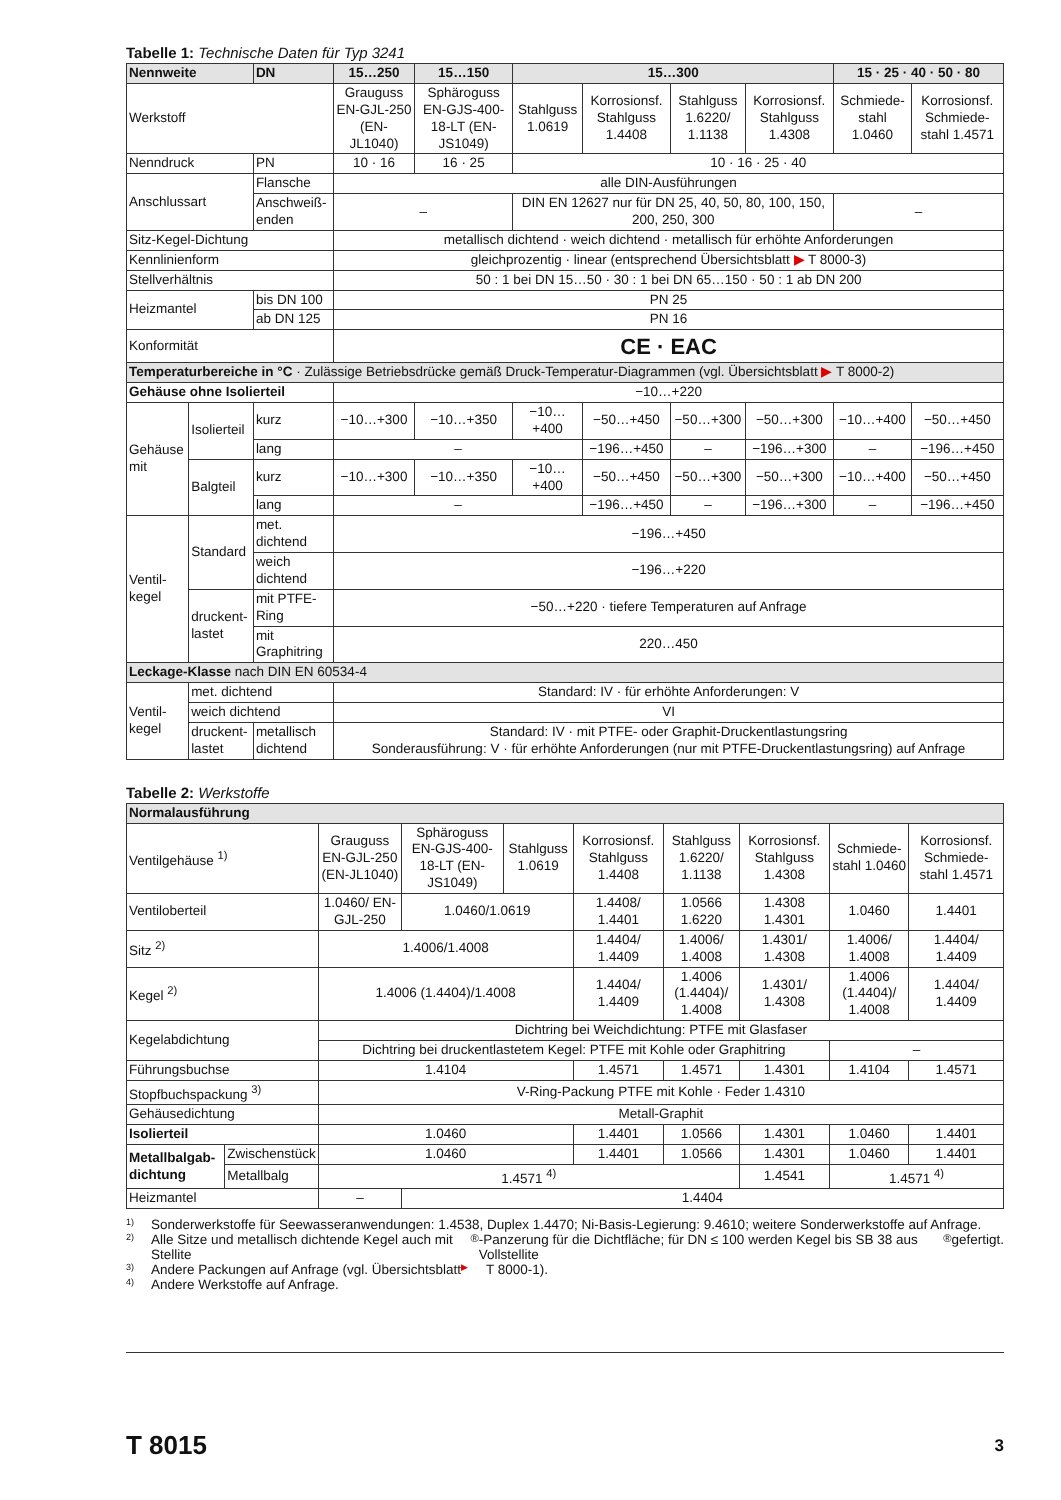Tabelle 1: Technische Daten für Typ 3241
| Nennweite | | DN | 15…250 | 15…150 | 15…300 | | | | 15 · 25 · 40 · 50 · 80 | |
| --- | --- | --- | --- | --- | --- | --- | --- | --- | --- | --- |
| Werkstoff | | | Grauguss EN-GJL-250 (EN-JL1040) | Sphäroguss EN-GJS-400-18-LT (EN-JS1049) | Stahlguss 1.0619 | Korrosionsf. Stahlguss 1.4408 | Stahlguss 1.6220/ 1.1138 | Korrosionsf. Stahlguss 1.4308 | Schmiede-stahl 1.0460 | Korrosionsf. Schmiede-stahl 1.4571 |
| Nenndruck | | PN | 10 · 16 | 16 · 25 | 10 · 16 · 25 · 40 | | | | | |
| Anschlussart | | Flansche | alle DIN-Ausführungen | | | | | | | |
| | | Anschweiß-enden | – | | DIN EN 12627 nur für DN 25, 40, 50, 80, 100, 150, 200, 250, 300 | | | | – | |
| Sitz-Kegel-Dichtung | | | metallisch dichtend · weich dichtend · metallisch für erhöhte Anforderungen | | | | | | | |
| Kennlinienform | | | gleichprozentig · linear (entsprechend Übersichtsblatt ▶ T 8000-3) | | | | | | | |
| Stellverhältnis | | | 50 : 1 bei DN 15…50 · 30 : 1 bei DN 65…150 · 50 : 1 ab DN 200 | | | | | | | |
| Heizmantel | | bis DN 100 | PN 25 | | | | | | | |
| | | ab DN 125 | PN 16 | | | | | | | |
| Konformität | | | CE · EAC | | | | | | | |
| Temperaturbereiche in °C · Zulässige Betriebsdrücke gemäß Druck-Temperatur-Diagrammen (vgl. Übersichtsblatt ▶ T 8000-2) | | | | | | | | | | |
| Gehäuse ohne Isolierteil | | | −10…+220 | | | | | | | |
| Gehäuse mit | Isolierteil | kurz | −10…+300 | −10…+350 | −10…+400 | −50…+450 | −50…+300 | −50…+300 | −10…+400 | −50…+450 |
| | | lang | – | | | −196…+450 | – | −196…+300 | – | −196…+450 |
| | Balgteil | kurz | −10…+300 | −10…+350 | −10…+400 | −50…+450 | −50…+300 | −50…+300 | −10…+400 | −50…+450 |
| | | lang | – | | | −196…+450 | – | −196…+300 | – | −196…+450 |
| Ventil-kegel | Standard | met. dichtend | −196…+450 | | | | | | | |
| | | weich dichtend | −196…+220 | | | | | | | |
| | druckent-lastet | mit PTFE-Ring | −50…+220 · tiefere Temperaturen auf Anfrage | | | | | | | |
| | | mit Graphitring | 220…450 | | | | | | | |
| Leckage-Klasse nach DIN EN 60534-4 | | | | | | | | | | |
| Ventil-kegel | met. dichtend | | Standard: IV · für erhöhte Anforderungen: V | | | | | | | |
| | weich dichtend | | VI | | | | | | | |
| | druckent-lastet | metallisch dichtend | Standard: IV · mit PTFE- oder Graphit-Druckentlastungsring Sonderausführung: V · für erhöhte Anforderungen (nur mit PTFE-Druckentlastungsring) auf Anfrage | | | | | | | |
Tabelle 2: Werkstoffe
| Normalausführung | | | | | | | | | |
| Ventilgehäuse <sup>1)</sup> | | Grauguss EN-GJL-250 (EN-JL1040) | Sphäroguss EN-GJS-400-18-LT (EN-JS1049) | Stahlguss 1.0619 | Korrosionsf. Stahlguss 1.4408 | Stahlguss 1.6220/ 1.1138 | Korrosionsf. Stahlguss 1.4308 | Schmiede-stahl 1.0460 | Korrosionsf. Schmiede-stahl 1.4571 |
| Ventiloberteil | | 1.0460/ EN-GJL-250 | 1.0460/1.0619 | | 1.4408/ 1.4401 | 1.0566 1.6220 | 1.4308 1.4301 | 1.0460 | 1.4401 |
| Sitz <sup>2)</sup> | | 1.4006/1.4008 | | | 1.4404/ 1.4409 | 1.4006/ 1.4008 | 1.4301/ 1.4308 | 1.4006/ 1.4008 | 1.4404/ 1.4409 |
| Kegel <sup>2)</sup> | | 1.4006 (1.4404)/1.4008 | | | 1.4404/ 1.4409 | 1.4006 (1.4404)/ 1.4008 | 1.4301/ 1.4308 | 1.4006 (1.4404)/ 1.4008 | 1.4404/ 1.4409 |
| Kegelabdichtung | | Dichtring bei Weichdichtung: PTFE mit Glasfaser | | | | | | | |
| | | Dichtring bei druckentlastetem Kegel: PTFE mit Kohle oder Graphitring | | | | | | – | |
| Führungsbuchse | | 1.4104 | | | 1.4571 | 1.4571 | 1.4301 | 1.4104 | 1.4571 |
| Stopfbuchspackung <sup>3)</sup> | | V-Ring-Packung PTFE mit Kohle · Feder 1.4310 | | | | | | | |
| Gehäusedichtung | | Metall-Graphit | | | | | | | |
| Isolierteil | | 1.0460 | | | 1.4401 | 1.0566 | 1.4301 | 1.0460 | 1.4401 |
| Metallbalgab-dichtung | Zwischenstück | 1.0460 | | | 1.4401 | 1.0566 | 1.4301 | 1.0460 | 1.4401 |
| | Metallbalg | 1.4571 <sup>4)</sup> | | | | | 1.4541 | 1.4571 <sup>4)</sup> | |
| Heizmantel | | – | 1.4404 | | | | | | |
1) Sonderwerkstoffe für Seewasseranwendungen: 1.4538, Duplex 1.4470; Ni-Basis-Legierung: 9.4610; weitere Sonderwerkstoffe auf Anfrage.
2) Alle Sitze und metallisch dichtende Kegel auch mit Stellite<sup>®</sup>-Panzerung für die Dichtfläche; für DN ≤ 100 werden Kegel bis SB 38 aus Vollstellite<sup>®</sup> gefertigt.
3) Andere Packungen auf Anfrage (vgl. Übersichtsblatt ▶ T 8000-1).
4) Andere Werkstoffe auf Anfrage.
T 8015 3